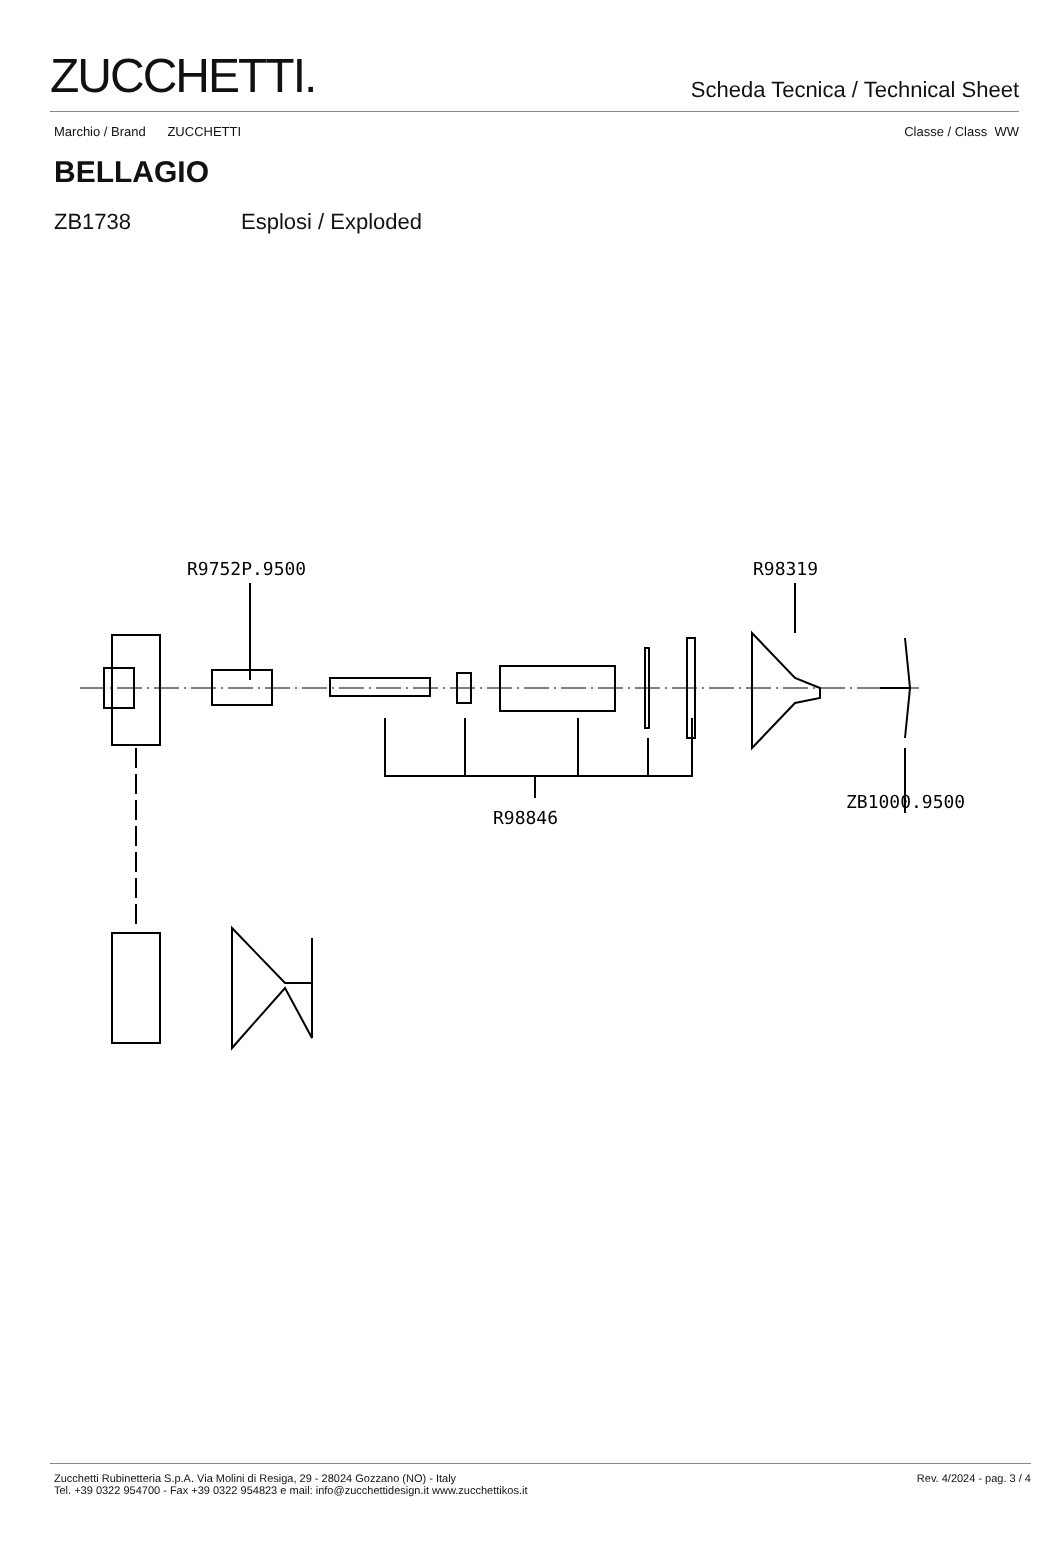ZUCCHETTI.
Scheda Tecnica / Technical Sheet
Marchio / Brand ZUCCHETTI Classe / Class WW
BELLAGIO
ZB1738 Esplosi / Exploded
R9752P.9500
R98319
R98846
ZB1000.9500
Zucchetti Rubinetteria S.p.A. Via Molini di Resiga, 29 - 28024 Gozzano (NO) - Italy
Tel. +39 0322 954700 - Fax +39 0322 954823 e mail: info@zucchettidesign.it www.zucchettikos.it
Rev. 4/2024 - pag. 3 / 4